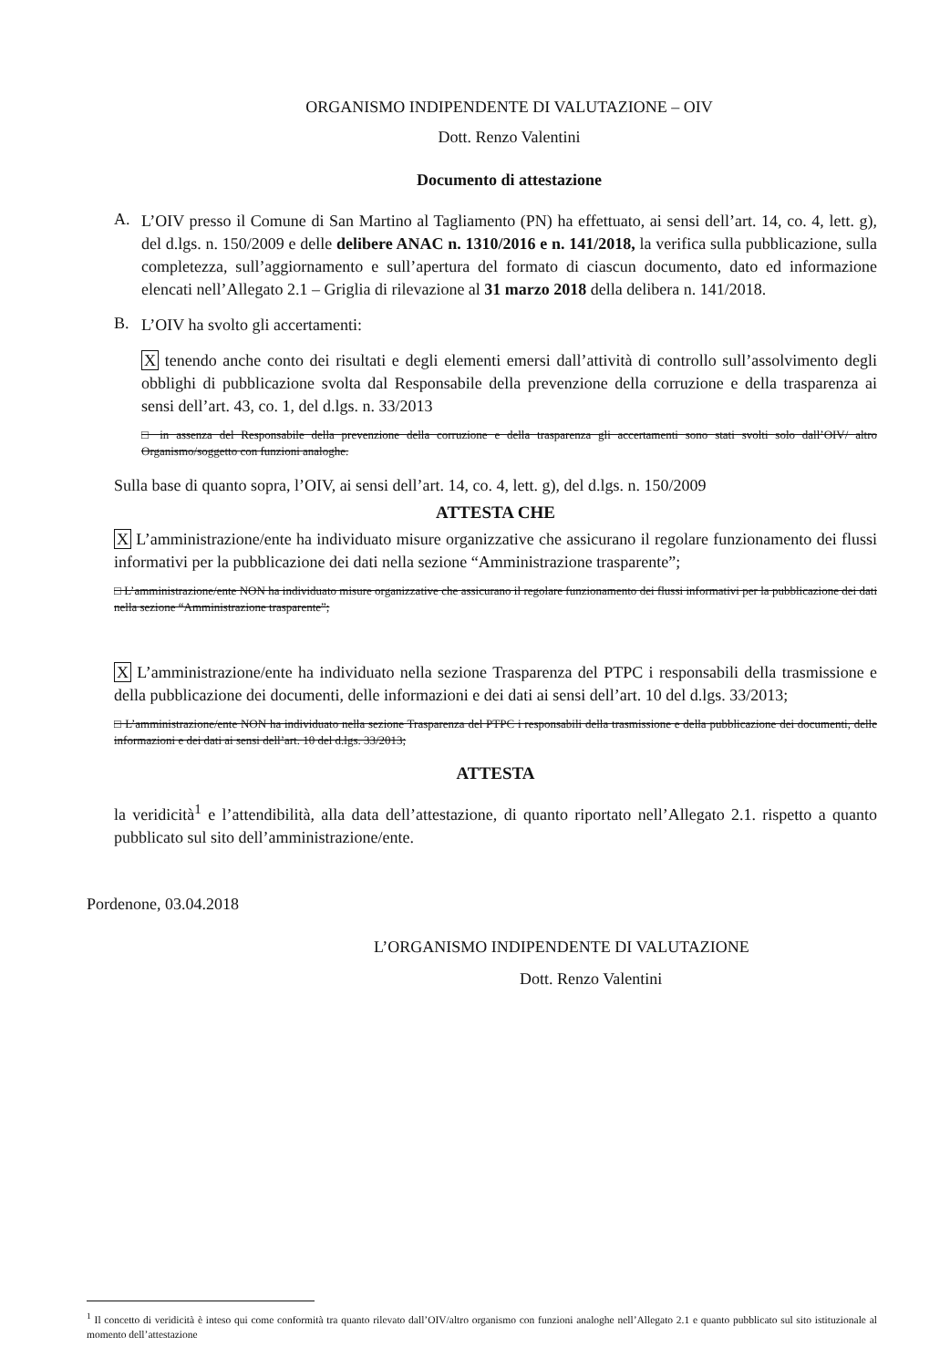ORGANISMO INDIPENDENTE DI VALUTAZIONE – OIV
Dott. Renzo Valentini
Documento di attestazione
A.
L’OIV presso il Comune di San Martino al Tagliamento (PN) ha effettuato, ai sensi dell’art. 14, co. 4, lett. g), del d.lgs. n. 150/2009 e delle delibere ANAC n. 1310/2016 e n. 141/2018, la verifica sulla pubblicazione, sulla completezza, sull’aggiornamento e sull’apertura del formato di ciascun documento, dato ed informazione elencati nell’Allegato 2.1 – Griglia di rilevazione al 31 marzo 2018 della delibera n. 141/2018.
B.
L’OIV ha svolto gli accertamenti:
X tenendo anche conto dei risultati e degli elementi emersi dall’attività di controllo sull’assolvimento degli obblighi di pubblicazione svolta dal Responsabile della prevenzione della corruzione e della trasparenza ai sensi dell’art. 43, co. 1, del d.lgs. n. 33/2013
□ in assenza del Responsabile della prevenzione della corruzione e della trasparenza gli accertamenti sono stati svolti solo dall’OIV/ altro Organismo/soggetto con funzioni analoghe.
Sulla base di quanto sopra, l’OIV, ai sensi dell’art. 14, co. 4, lett. g), del d.lgs. n. 150/2009
ATTESTA CHE
X L’amministrazione/ente ha individuato misure organizzative che assicurano il regolare funzionamento dei flussi informativi per la pubblicazione dei dati nella sezione “Amministrazione trasparente”;
□ L’amministrazione/ente NON ha individuato misure organizzative che assicurano il regolare funzionamento dei flussi informativi per la pubblicazione dei dati nella sezione “Amministrazione trasparente”;
X L’amministrazione/ente ha individuato nella sezione Trasparenza del PTPC i responsabili della trasmissione e della pubblicazione dei documenti, delle informazioni e dei dati ai sensi dell’art. 10 del d.lgs. 33/2013;
□ L’amministrazione/ente NON ha individuato nella sezione Trasparenza del PTPC i responsabili della trasmissione e della pubblicazione dei documenti, delle informazioni e dei dati ai sensi dell’art. 10 del d.lgs. 33/2013;
ATTESTA
la veridicità<sup>1</sup> e l’attendibilità, alla data dell’attestazione, di quanto riportato nell’Allegato 2.1. rispetto a quanto pubblicato sul sito dell’amministrazione/ente.
Pordenone, 03.04.2018
L’ORGANISMO INDIPENDENTE DI VALUTAZIONE
Dott. Renzo Valentini
<sup>1</sup> Il concetto di veridicità è inteso qui come conformità tra quanto rilevato dall’OIV/altro organismo con funzioni analoghe nell’Allegato 2.1 e quanto pubblicato sul sito istituzionale al momento dell’attestazione